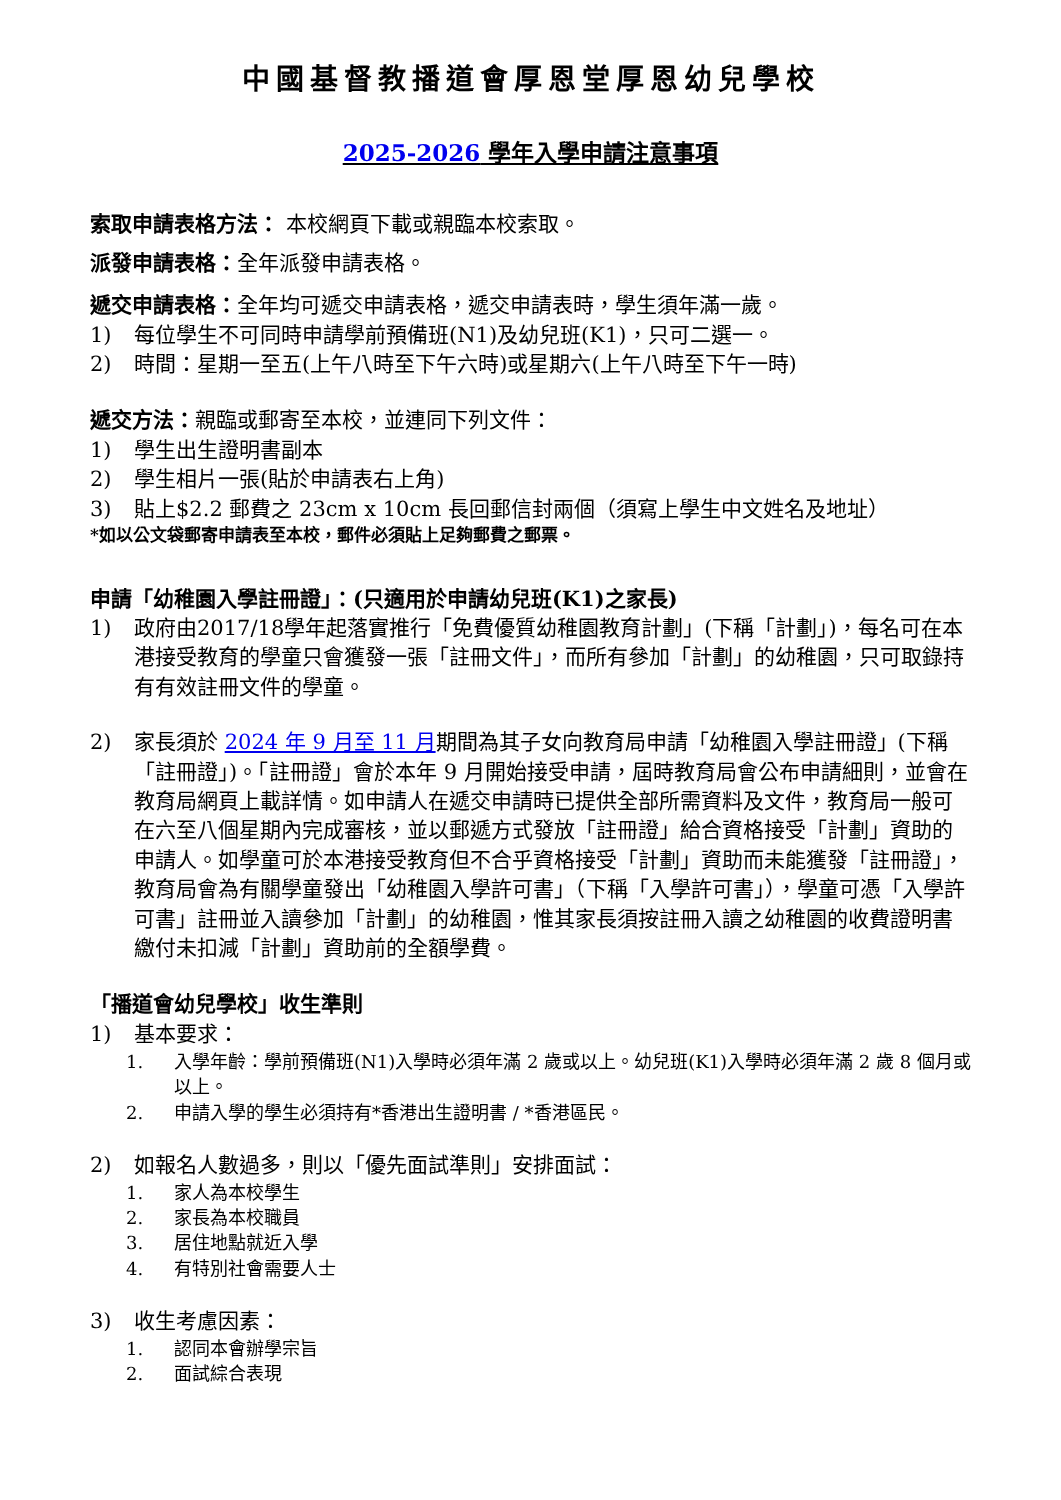中國基督教播道會厚恩堂厚恩幼兒學校
2025-2026 學年入學申請注意事項
索取申請表格方法： 本校網頁下載或親臨本校索取。
派發申請表格：全年派發申請表格。
遞交申請表格：全年均可遞交申請表格，遞交申請表時，學生須年滿一歲。
1) 每位學生不可同時申請學前預備班(N1)及幼兒班(K1)，只可二選一。
2) 時間：星期一至五(上午八時至下午六時)或星期六(上午八時至下午一時)
遞交方法：親臨或郵寄至本校，並連同下列文件：
1) 學生出生證明書副本
2) 學生相片一張(貼於申請表右上角)
3) 貼上$2.2 郵費之 23cm x 10cm 長回郵信封兩個（須寫上學生中文姓名及地址）
*如以公文袋郵寄申請表至本校，郵件必須貼上足夠郵費之郵票。
申請「幼稚園入學註冊證」：(只適用於申請幼兒班(K1)之家長)
1) 政府由2017/18學年起落實推行「免費優質幼稚園教育計劃」(下稱「計劃」)，每名可在本港接受教育的學童只會獲發一張「註冊文件」，而所有參加「計劃」的幼稚園，只可取錄持有有效註冊文件的學童。
2) 家長須於 2024 年 9 月至 11 月期間為其子女向教育局申請「幼稚園入學註冊證」(下稱「註冊證」)。「註冊證」會於本年 9 月開始接受申請，屆時教育局會公布申請細則，並會在教育局網頁上載詳情。如申請人在遞交申請時已提供全部所需資料及文件，教育局一般可在六至八個星期內完成審核，並以郵遞方式發放「註冊證」給合資格接受「計劃」資助的申請人。如學童可於本港接受教育但不合乎資格接受「計劃」資助而未能獲發「註冊證」，教育局會為有關學童發出「幼稚園入學許可書」（下稱「入學許可書」），學童可憑「入學許可書」註冊並入讀參加「計劃」的幼稚園，惟其家長須按註冊入讀之幼稚園的收費證明書繳付未扣減「計劃」資助前的全額學費。
「播道會幼兒學校」收生準則
1) 基本要求：
1. 入學年齡：學前預備班(N1)入學時必須年滿 2 歲或以上。幼兒班(K1)入學時必須年滿 2 歲 8 個月或以上。
2. 申請入學的學生必須持有*香港出生證明書 / *香港區民。
2) 如報名人數過多，則以「優先面試準則」安排面試：
1. 家人為本校學生
2. 家長為本校職員
3. 居住地點就近入學
4. 有特別社會需要人士
3) 收生考慮因素：
1. 認同本會辦學宗旨
2. 面試綜合表現